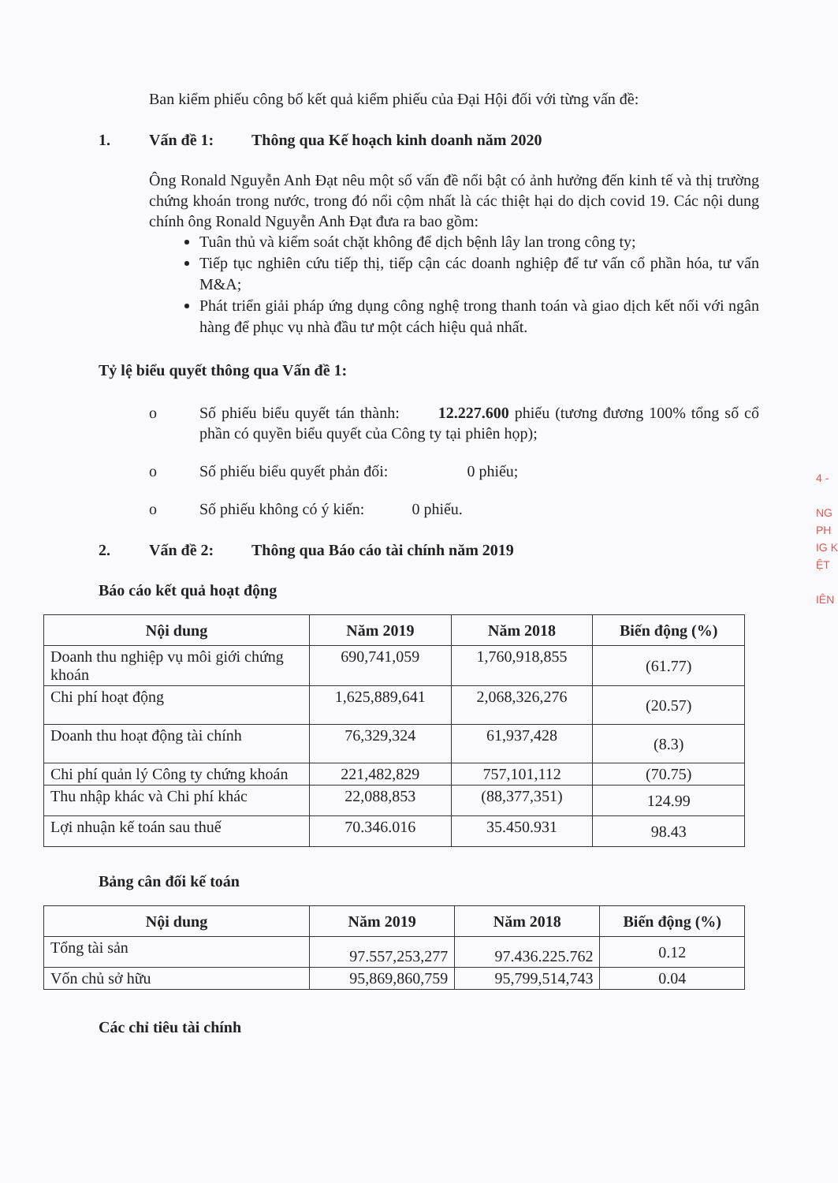Ban kiểm phiếu công bố kết quả kiểm phiếu của Đại Hội đối với từng vấn đề:
1. Vấn đề 1: Thông qua Kế hoạch kinh doanh năm 2020
Ông Ronald Nguyễn Anh Đạt nêu một số vấn đề nổi bật có ảnh hưởng đến kinh tế và thị trường chứng khoán trong nước, trong đó nổi cộm nhất là các thiệt hại do dịch covid 19. Các nội dung chính ông Ronald Nguyễn Anh Đạt đưa ra bao gồm:
Tuân thủ và kiểm soát chặt không để dịch bệnh lây lan trong công ty;
Tiếp tục nghiên cứu tiếp thị, tiếp cận các doanh nghiệp để tư vấn cổ phần hóa, tư vấn M&A;
Phát triển giải pháp ứng dụng công nghệ trong thanh toán và giao dịch kết nối với ngân hàng để phục vụ nhà đầu tư một cách hiệu quả nhất.
Tỷ lệ biểu quyết thông qua Vấn đề 1:
o Số phiếu biểu quyết tán thành: 12.227.600 phiếu (tương đương 100% tổng số cổ phần có quyền biểu quyết của Công ty tại phiên họp);
o Số phiếu biểu quyết phản đối: 0 phiếu;
o Số phiếu không có ý kiến: 0 phiếu.
2. Vấn đề 2: Thông qua Báo cáo tài chính năm 2019
Báo cáo kết quả hoạt động
| Nội dung | Năm 2019 | Năm 2018 | Biến động (%) |
| --- | --- | --- | --- |
| Doanh thu nghiệp vụ môi giới chứng khoán | 690,741,059 | 1,760,918,855 | (61.77) |
| Chi phí hoạt động | 1,625,889,641 | 2,068,326,276 | (20.57) |
| Doanh thu hoạt động tài chính | 76,329,324 | 61,937,428 | (8.3) |
| Chi phí quản lý Công ty chứng khoán | 221,482,829 | 757,101,112 | (70.75) |
| Thu nhập khác và Chi phí khác | 22,088,853 | (88,377,351) | 124.99 |
| Lợi nhuận kế toán sau thuế | 70.346.016 | 35.450.931 | 98.43 |
Bảng cân đối kế toán
| Nội dung | Năm 2019 | Năm 2018 | Biến động (%) |
| --- | --- | --- | --- |
| Tổng tài sản | 97.557,253,277 | 97.436.225.762 | 0.12 |
| Vốn chủ sở hữu | 95,869,860,759 | 95,799,514,743 | 0.04 |
Các chỉ tiêu tài chính
4 -
NG
PH
IG K
ỆT
IÊN